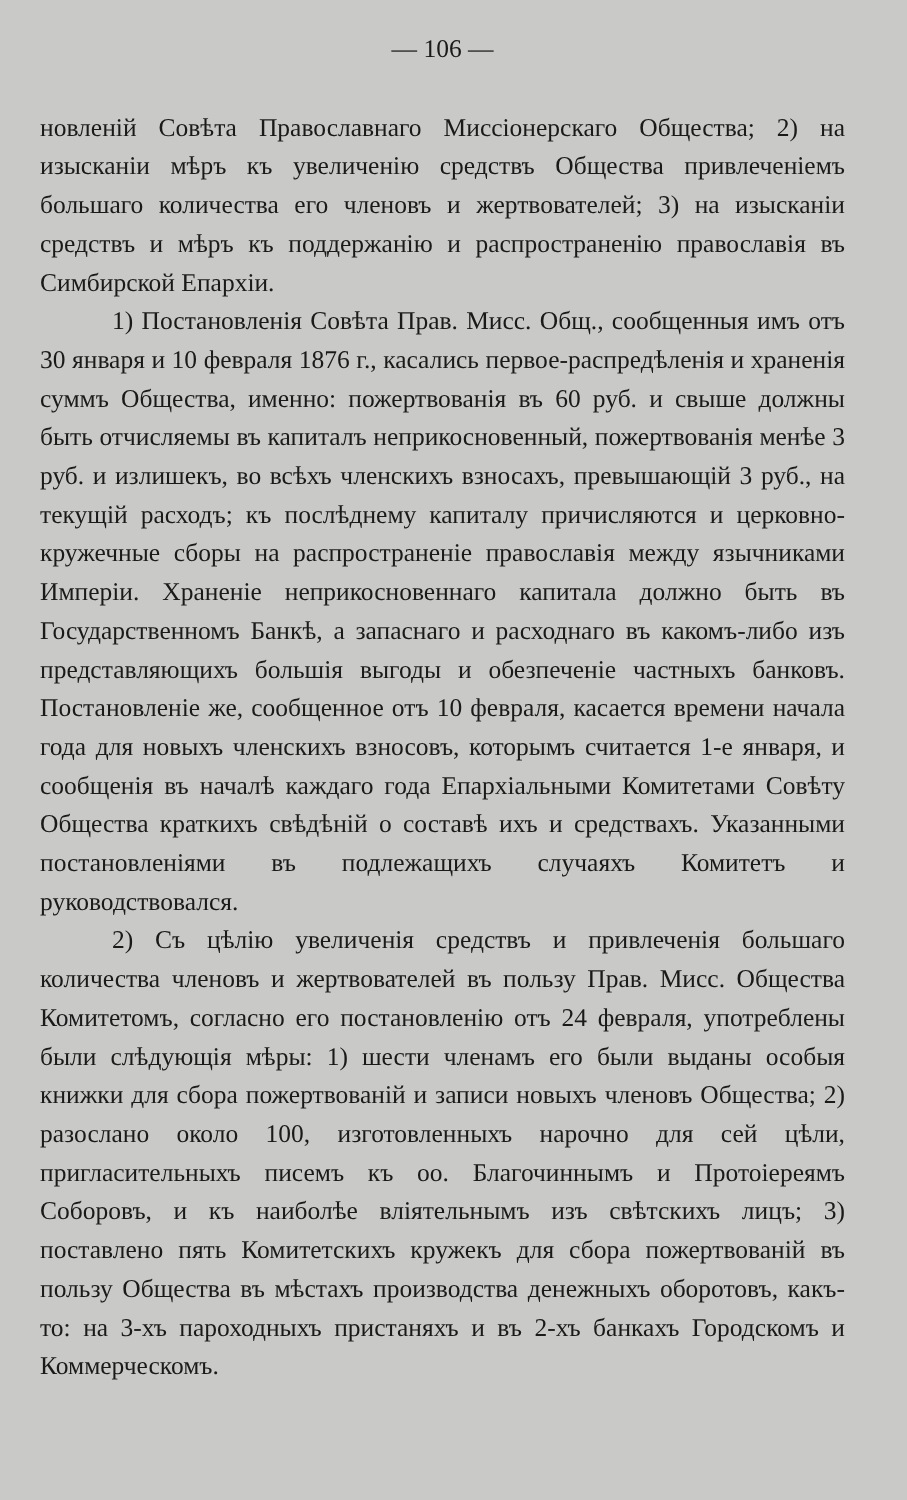— 106 —
новленій Совѣта Православнаго Миссіонерскаго Общества; 2) на изысканіи мѣръ къ увеличенію средствъ Общества привлеченіемъ большаго количества его членовъ и жертвователей; 3) на изысканіи средствъ и мѣръ къ поддержанію и распространенію православія въ Симбирской Епархіи.
1) Постановленія Совѣта Прав. Мисс. Общ., сообщенныя имъ отъ 30 января и 10 февраля 1876 г., касались первое-распредѣленія и храненія суммъ Общества, именно: пожертвованія въ 60 руб. и свыше должны быть отчисляемы въ капиталъ неприкосновенный, пожертвованія менѣе 3 руб. и излишекъ, во всѣхъ членскихъ взносахъ, превышающій 3 руб., на текущій расходъ; къ послѣднему капиталу причисляются и церковно-кружечные сборы на распространеніе православія между язычниками Имперіи. Храненіе неприкосновеннаго капитала должно быть въ Государственномъ Банкѣ, а запаснаго и расходнаго въ какомъ-либо изъ представляющихъ большія выгоды и обезпеченіе частныхъ банковъ. Постановленіе же, сообщенное отъ 10 февраля, касается времени начала года для новыхъ членскихъ взносовъ, которымъ считается 1-е января, и сообщенія въ началѣ каждаго года Епархіальными Комитетами Совѣту Общества краткихъ свѣдѣній о составѣ ихъ и средствахъ. Указанными постановленіями въ подлежащихъ случаяхъ Комитетъ и руководствовался.
2) Съ цѣлію увеличенія средствъ и привлеченія большаго количества членовъ и жертвователей въ пользу Прав. Мисс. Общества Комитетомъ, согласно его постановленію отъ 24 февраля, употреблены были слѣдующія мѣры: 1) шести членамъ его были выданы особыя книжки для сбора пожертвованій и записи новыхъ членовъ Общества; 2) разослано около 100, изготовленныхъ нарочно для сей цѣли, пригласительныхъ писемъ къ оо. Благочиннымъ и Протоіереямъ Соборовъ, и къ наиболѣе вліятельнымъ изъ свѣтскихъ лицъ; 3) поставлено пять Комитетскихъ кружекъ для сбора пожертвованій въ пользу Общества въ мѣстахъ производства денежныхъ оборотовъ, какъ-то: на 3-хъ пароходныхъ пристаняхъ и въ 2-хъ банкахъ Городскомъ и Коммерческомъ.